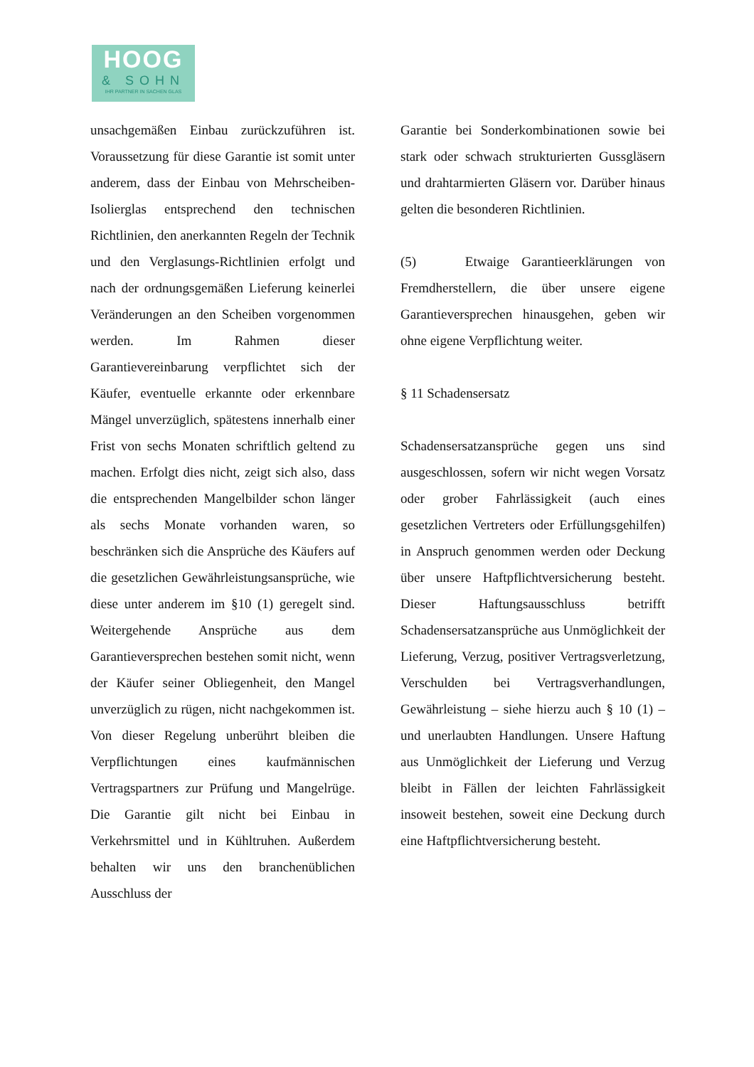HOOG
& SOHN
IHR PARTNER IN SACHEN GLAS
unsachgemäßen Einbau zurückzuführen ist. Voraussetzung für diese Garantie ist somit unter anderem, dass der Einbau von Mehrscheiben-Isolierglas entsprechend den technischen Richtlinien, den anerkannten Regeln der Technik und den Verglasungs-Richtlinien erfolgt und nach der ordnungsgemäßen Lieferung keinerlei Veränderungen an den Scheiben vorgenommen werden. Im Rahmen dieser Garantievereinbarung verpflichtet sich der Käufer, eventuelle erkannte oder erkennbare Mängel unverzüglich, spätestens innerhalb einer Frist von sechs Monaten schriftlich geltend zu machen. Erfolgt dies nicht, zeigt sich also, dass die entsprechenden Mangelbilder schon länger als sechs Monate vorhanden waren, so beschränken sich die Ansprüche des Käufers auf die gesetzlichen Gewährleistungsansprüche, wie diese unter anderem im §10 (1) geregelt sind. Weitergehende Ansprüche aus dem Garantieversprechen bestehen somit nicht, wenn der Käufer seiner Obliegenheit, den Mangel unverzüglich zu rügen, nicht nachgekommen ist. Von dieser Regelung unberührt bleiben die Verpflichtungen eines kaufmännischen Vertragspartners zur Prüfung und Mangelrüge. Die Garantie gilt nicht bei Einbau in Verkehrsmittel und in Kühltruhen. Außerdem behalten wir uns den branchenüblichen Ausschluss der
Garantie bei Sonderkombinationen sowie bei stark oder schwach strukturierten Gussgläsern und drahtarmierten Gläsern vor. Darüber hinaus gelten die besonderen Richtlinien.
(5) Etwaige Garantieerklärungen von Fremdherstellern, die über unsere eigene Garantieversprechen hinausgehen, geben wir ohne eigene Verpflichtung weiter.
§ 11 Schadensersatz
Schadensersatzansprüche gegen uns sind ausgeschlossen, sofern wir nicht wegen Vorsatz oder grober Fahrlässigkeit (auch eines gesetzlichen Vertreters oder Erfüllungsgehilfen) in Anspruch genommen werden oder Deckung über unsere Haftpflichtversicherung besteht. Dieser Haftungsausschluss betrifft Schadensersatzansprüche aus Unmöglichkeit der Lieferung, Verzug, positiver Vertragsverletzung, Verschulden bei Vertragsverhandlungen, Gewährleistung – siehe hierzu auch § 10 (1) – und unerlaubten Handlungen. Unsere Haftung aus Unmöglichkeit der Lieferung und Verzug bleibt in Fällen der leichten Fahrlässigkeit insoweit bestehen, soweit eine Deckung durch eine Haftpflichtversicherung besteht.